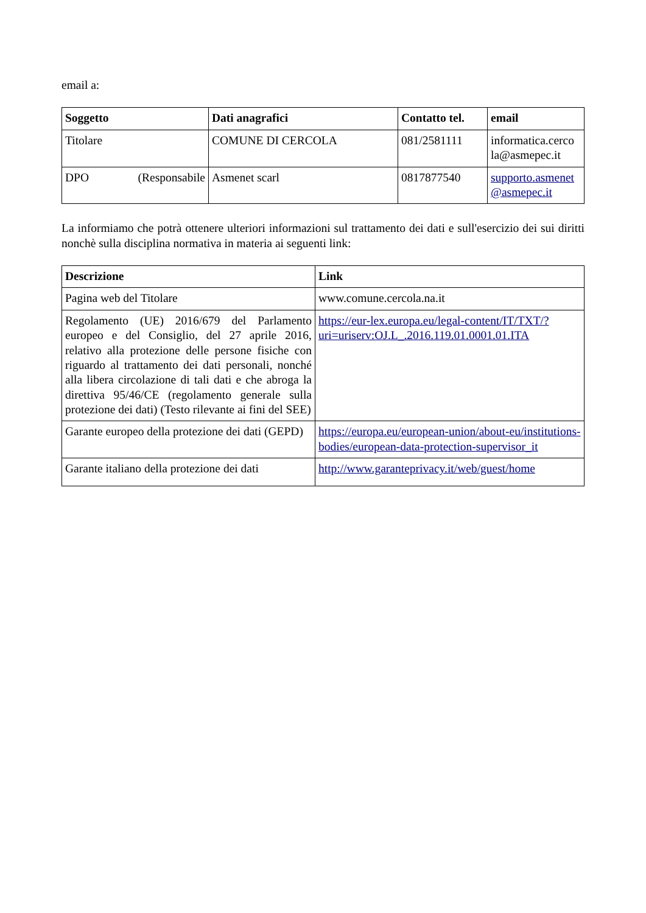email a:
| Soggetto | Dati anagrafici | Contatto tel. | email |
| --- | --- | --- | --- |
| Titolare | COMUNE DI CERCOLA | 081/2581111 | informatica.cerco la@asmepec.it |
| DPO (Responsabile | Asmenet scarl | 0817877540 | supporto.asmenet @asmepec.it |
La informiamo che potrà ottenere ulteriori informazioni sul trattamento dei dati e sull'esercizio dei sui diritti nonchè sulla disciplina normativa in materia ai seguenti link:
| Descrizione | Link |
| --- | --- |
| Pagina web del Titolare | www.comune.cercola.na.it |
| Regolamento (UE) 2016/679 del Parlamento europeo e del Consiglio, del 27 aprile 2016, relativo alla protezione delle persone fisiche con riguardo al trattamento dei dati personali, nonché alla libera circolazione di tali dati e che abroga la direttiva 95/46/CE (regolamento generale sulla protezione dei dati) (Testo rilevante ai fini del SEE) | https://eur-lex.europa.eu/legal-content/IT/TXT/?uri=uriserv:OJ.L_.2016.119.01.0001.01.ITA |
| Garante europeo della protezione dei dati (GEPD) | https://europa.eu/european-union/about-eu/institutions-bodies/european-data-protection-supervisor_it |
| Garante italiano della protezione dei dati | http://www.garanteprivacy.it/web/guest/home |